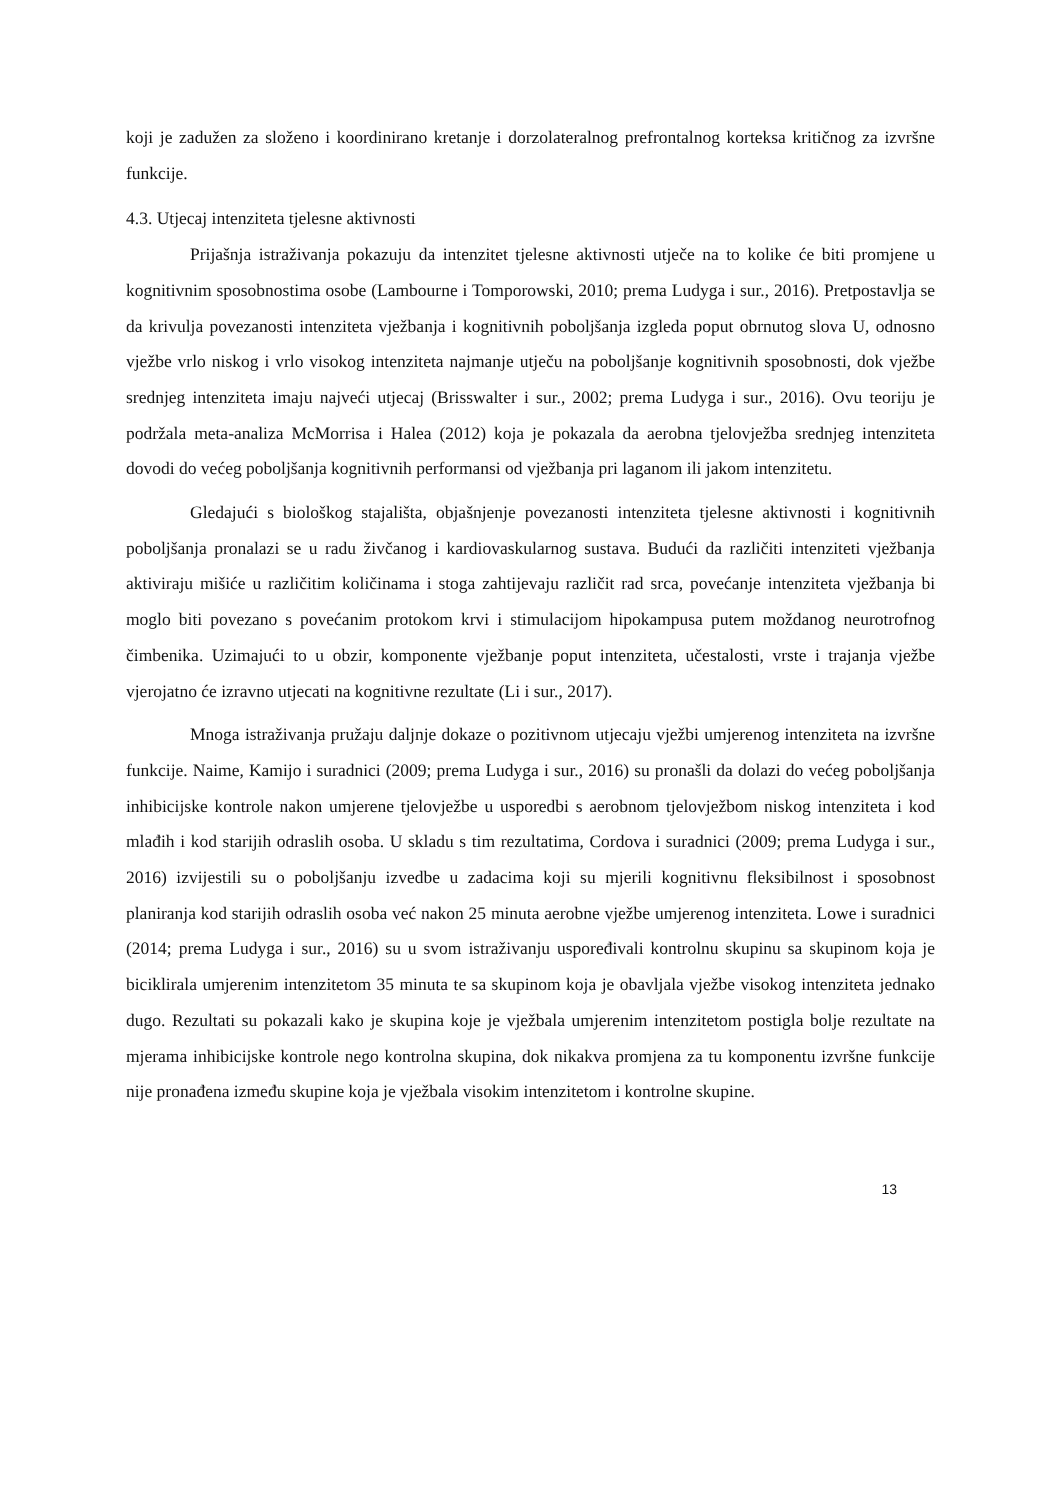koji je zadužen za složeno i koordinirano kretanje i dorzolateralnog prefrontalnog korteksa kritičnog za izvršne funkcije.
4.3. Utjecaj intenziteta tjelesne aktivnosti
Prijašnja istraživanja pokazuju da intenzitet tjelesne aktivnosti utječe na to kolike će biti promjene u kognitivnim sposobnostima osobe (Lambourne i Tomporowski, 2010; prema Ludyga i sur., 2016). Pretpostavlja se da krivulja povezanosti intenziteta vježbanja i kognitivnih poboljšanja izgleda poput obrnutog slova U, odnosno vježbe vrlo niskog i vrlo visokog intenziteta najmanje utječu na poboljšanje kognitivnih sposobnosti, dok vježbe srednjeg intenziteta imaju najveći utjecaj (Brisswalter i sur., 2002; prema Ludyga i sur., 2016). Ovu teoriju je podržala meta-analiza McMorrisa i Halea (2012) koja je pokazala da aerobna tjelovježba srednjeg intenziteta dovodi do većeg poboljšanja kognitivnih performansi od vježbanja pri laganom ili jakom intenzitetu.
Gledajući s biološkog stajališta, objašnjenje povezanosti intenziteta tjelesne aktivnosti i kognitivnih poboljšanja pronalazi se u radu živčanog i kardiovaskularnog sustava. Budući da različiti intenziteti vježbanja aktiviraju mišiće u različitim količinama i stoga zahtijevaju različit rad srca, povećanje intenziteta vježbanja bi moglo biti povezano s povećanim protokom krvi i stimulacijom hipokampusa putem moždanog neurotrofnog čimbenika. Uzimajući to u obzir, komponente vježbanje poput intenziteta, učestalosti, vrste i trajanja vježbe vjerojatno će izravno utjecati na kognitivne rezultate (Li i sur., 2017).
Mnoga istraživanja pružaju daljnje dokaze o pozitivnom utjecaju vježbi umjerenog intenziteta na izvršne funkcije. Naime, Kamijo i suradnici (2009; prema Ludyga i sur., 2016) su pronašli da dolazi do većeg poboljšanja inhibicijske kontrole nakon umjerene tjelovježbe u usporedbi s aerobnom tjelovježbom niskog intenziteta i kod mlađih i kod starijih odraslih osoba. U skladu s tim rezultatima, Cordova i suradnici (2009; prema Ludyga i sur., 2016) izvijestili su o poboljšanju izvedbe u zadacima koji su mjerili kognitivnu fleksibilnost i sposobnost planiranja kod starijih odraslih osoba već nakon 25 minuta aerobne vježbe umjerenog intenziteta. Lowe i suradnici (2014; prema Ludyga i sur., 2016) su u svom istraživanju uspoređivali kontrolnu skupinu sa skupinom koja je biciklirala umjerenim intenzitetom 35 minuta te sa skupinom koja je obavljala vježbe visokog intenziteta jednako dugo. Rezultati su pokazali kako je skupina koje je vježbala umjerenim intenzitetom postigla bolje rezultate na mjerama inhibicijske kontrole nego kontrolna skupina, dok nikakva promjena za tu komponentu izvršne funkcije nije pronađena između skupine koja je vježbala visokim intenzitetom i kontrolne skupine.
13